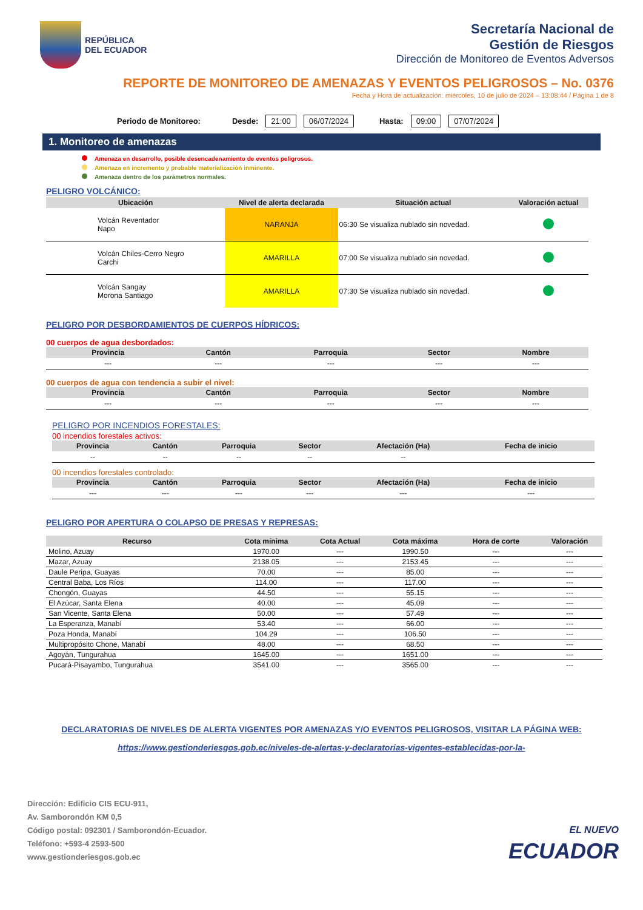REPÚBLICA
DEL ECUADOR
Secretaría Nacional de
Gestión de Riesgos
Dirección de Monitoreo de Eventos Adversos
REPORTE DE MONITOREO DE AMENAZAS Y EVENTOS PELIGROSOS – No. 0376
Fecha y Hora de actualización: miércoles, 10 de julio de 2024 – 13:08:44 / Página 1 de 8
Periodo de Monitoreo: Desde: 21:00 06/07/2024 Hasta: 09:00 07/07/2024
1. Monitoreo de amenazas
Amenaza en desarrollo, posible desencadenamiento de eventos peligrosos.
Amenaza en incremento y probable materialización inminente.
Amenaza dentro de los parámetros normales.
PELIGRO VOLCÁNICO:
| Ubicación | Nivel de alerta declarada | Situación actual | Valoración actual |
| --- | --- | --- | --- |
| Volcán Reventador Napo | NARANJA | 06:30 Se visualiza nublado sin novedad. | |
| Volcán Chiles-Cerro Negro Carchi | AMARILLA | 07:00 Se visualiza nublado sin novedad. | |
| Volcán Sangay Morona Santiago | AMARILLA | 07:30 Se visualiza nublado sin novedad. | |
PELIGRO POR DESBORDAMIENTOS DE CUERPOS HÍDRICOS:
00 cuerpos de agua desbordados:
| Provincia | Cantón | Parroquia | Sector | Nombre |
| --- | --- | --- | --- | --- |
| --- | --- | --- | --- | --- |
00 cuerpos de agua con tendencia a subir el nivel:
| Provincia | Cantón | Parroquia | Sector | Nombre |
| --- | --- | --- | --- | --- |
| --- | --- | --- | --- | --- |
PELIGRO POR INCENDIOS FORESTALES:
00 incendios forestales activos:
| Provincia | Cantón | Parroquia | Sector | Afectación (Ha) | Fecha de inicio |
| --- | --- | --- | --- | --- | --- |
| -- | -- | -- | -- | -- | |
00 incendios forestales controlado:
| Provincia | Cantón | Parroquia | Sector | Afectación (Ha) | Fecha de inicio |
| --- | --- | --- | --- | --- | --- |
| --- | --- | --- | --- | --- | --- |
PELIGRO POR APERTURA O COLAPSO DE PRESAS Y REPRESAS:
| Recurso | Cota mínima | Cota Actual | Cota máxima | Hora de corte | Valoración |
| --- | --- | --- | --- | --- | --- |
| Molino, Azuay | 1970.00 | --- | 1990.50 | --- | --- |
| Mazar, Azuay | 2138.05 | --- | 2153.45 | --- | --- |
| Daule Peripa, Guayas | 70.00 | --- | 85.00 | --- | --- |
| Central Baba, Los Ríos | 114.00 | --- | 117.00 | --- | --- |
| Chongón, Guayas | 44.50 | --- | 55.15 | --- | --- |
| El Azúcar, Santa Elena | 40.00 | --- | 45.09 | --- | --- |
| San Vicente, Santa Elena | 50.00 | --- | 57.49 | --- | --- |
| La Esperanza, Manabí | 53.40 | --- | 66.00 | --- | --- |
| Poza Honda, Manabí | 104.29 | --- | 106.50 | --- | --- |
| Multipropósito Chone, Manabí | 48.00 | --- | 68.50 | --- | --- |
| Agoyán, Tungurahua | 1645.00 | --- | 1651.00 | --- | --- |
| Pucará-Pisayambo, Tungurahua | 3541.00 | --- | 3565.00 | --- | --- |
DECLARATORIAS DE NIVELES DE ALERTA VIGENTES POR AMENAZAS Y/O EVENTOS PELIGROSOS, VISITAR LA PÁGINA WEB:
https://www.gestionderiesgos.gob.ec/niveles-de-alertas-y-declaratorias-vigentes-establecidas-por-la-
Dirección: Edificio CIS ECU-911,
Av. Samborondón KM 0,5
Código postal: 092301 / Samborondón-Ecuador.
Teléfono: +593-4 2593-500
www.gestionderiesgos.gob.ec
EL NUEVO
ECUADOR